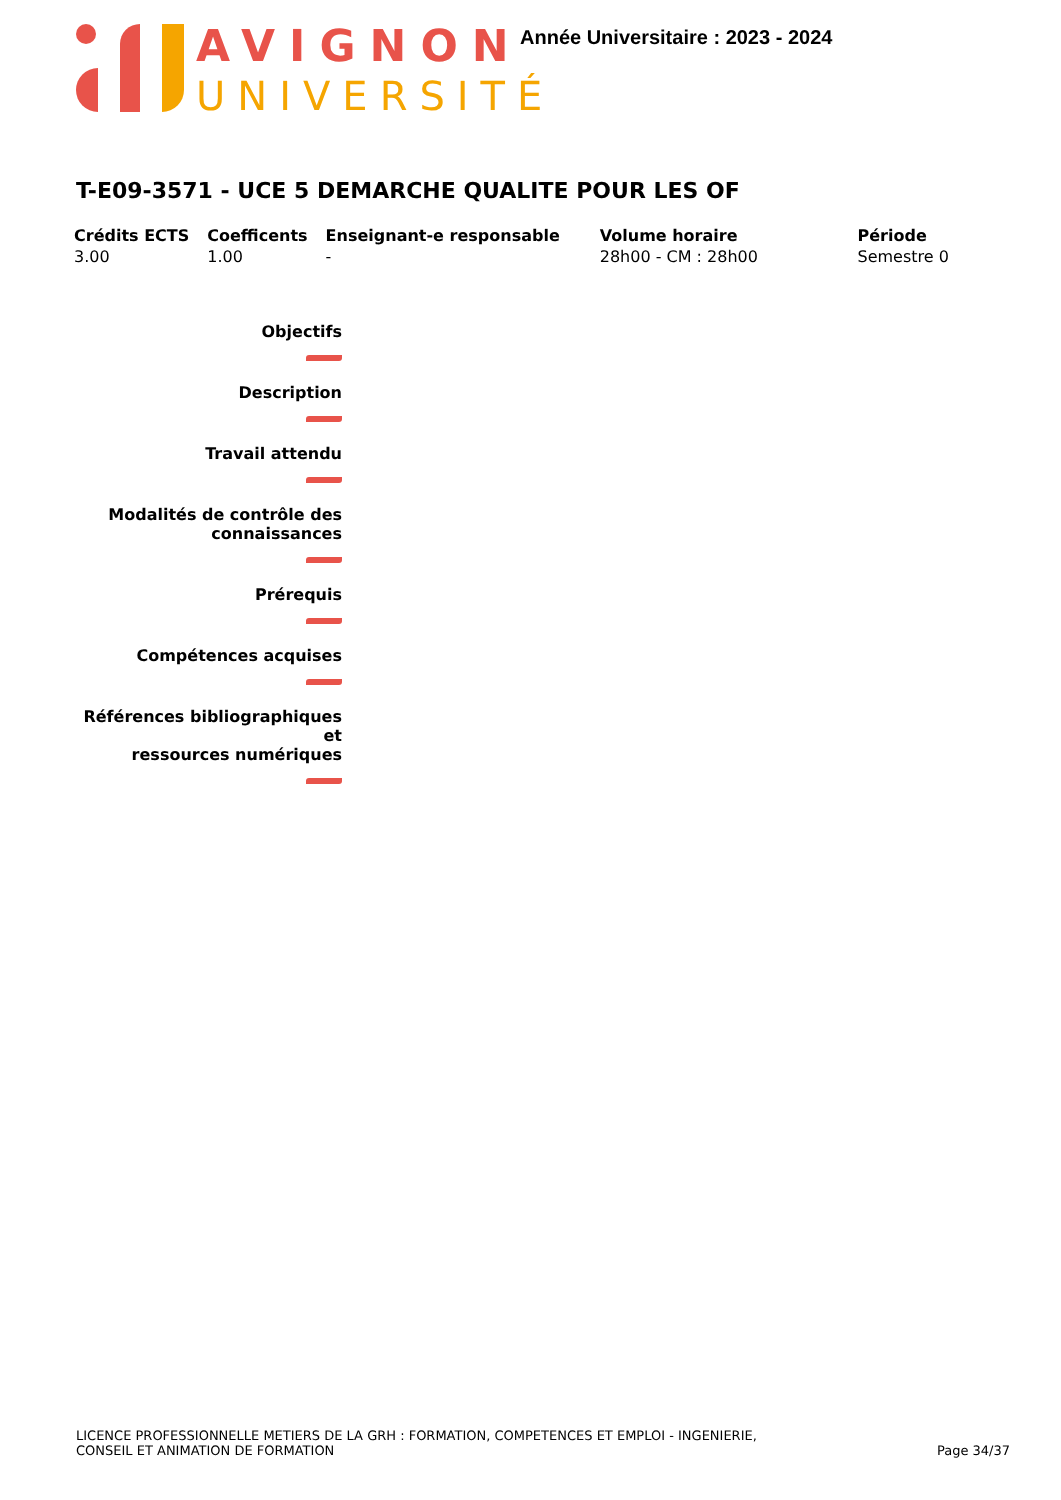AVIGNON
UNIVERSITÉ
Année Universitaire : 2023 - 2024
T-E09-3571 - UCE 5 DEMARCHE QUALITE POUR LES OF
| Crédits ECTS | Coefficents | Enseignant-e responsable | Volume horaire | Période |
| --- | --- | --- | --- | --- |
| 3.00 | 1.00 | - | 28h00 - CM : 28h00 | Semestre 0 |
Objectifs
Description
Travail attendu
Modalités de contrôle des
connaissances
Prérequis
Compétences acquises
Références bibliographiques et
ressources numériques
LICENCE PROFESSIONNELLE METIERS DE LA GRH : FORMATION, COMPETENCES ET EMPLOI - INGENIERIE,
CONSEIL ET ANIMATION DE FORMATION
Page 34/37